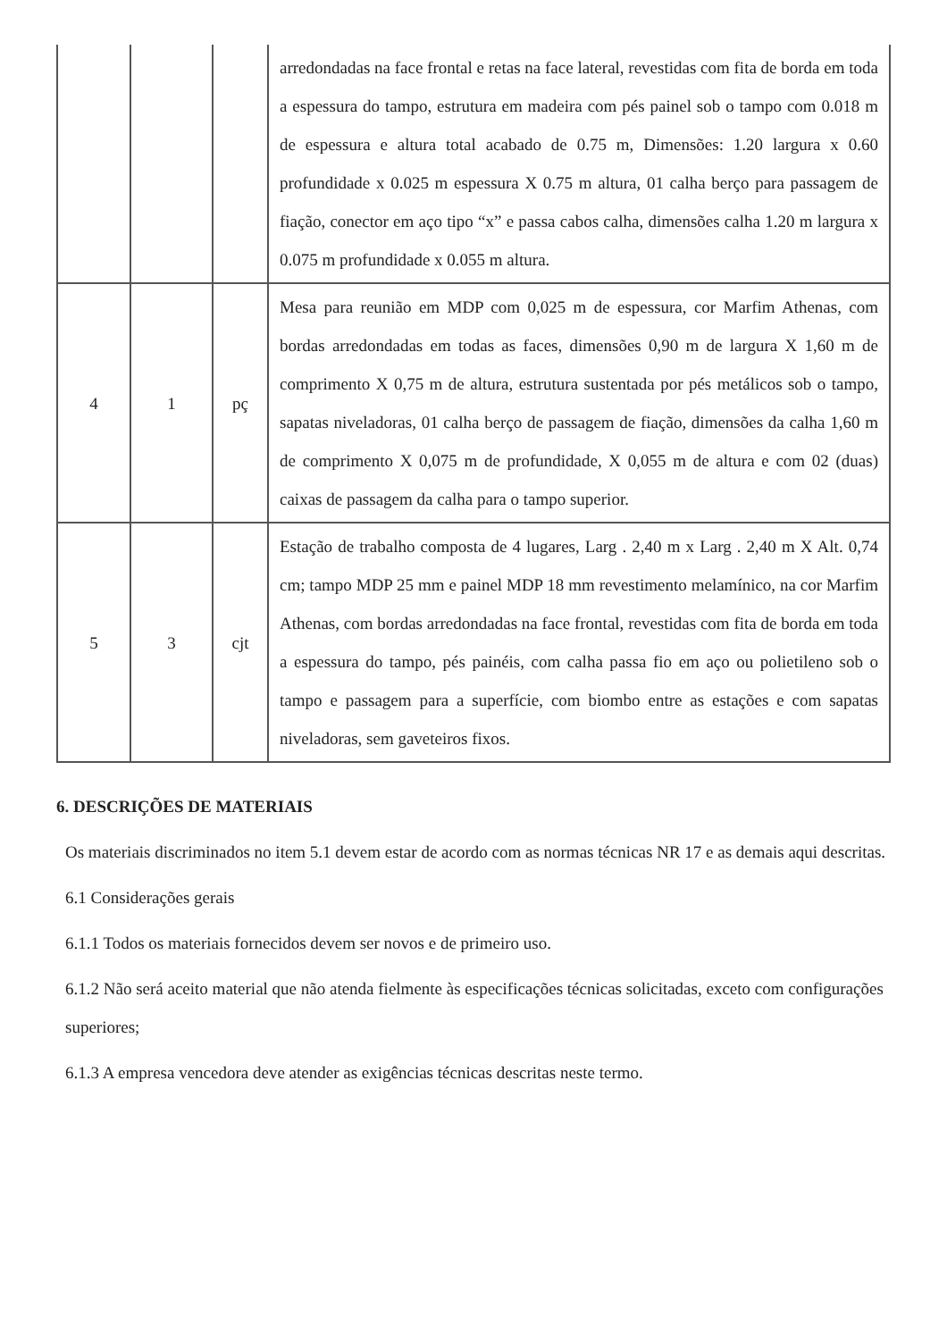| | | | arredondadas na face frontal e retas na face lateral, revestidas com fita de borda em toda a espessura do tampo, estrutura em madeira com pés painel sob o tampo com 0.018 m de espessura e altura total acabado de 0.75 m, Dimensões: 1.20 largura x 0.60 profundidade x 0.025 m espessura X 0.75 m altura, 01 calha berço para passagem de fiação, conector em aço tipo “x” e passa cabos calha, dimensões calha 1.20 m largura x 0.075 m profundidade x 0.055 m altura. |
| 4 | 1 | pç | Mesa para reunião em MDP com 0,025 m de espessura, cor Marfim Athenas, com bordas arredondadas em todas as faces, dimensões 0,90 m de largura X 1,60 m de comprimento X 0,75 m de altura, estrutura sustentada por pés metálicos sob o tampo, sapatas niveladoras, 01 calha berço de passagem de fiação, dimensões da calha 1,60 m de comprimento X 0,075 m de profundidade, X 0,055 m de altura e com 02 (duas) caixas de passagem da calha para o tampo superior. |
| 5 | 3 | cjt | Estação de trabalho composta de 4 lugares, Larg . 2,40 m x Larg . 2,40 m X Alt. 0,74 cm; tampo MDP 25 mm e painel MDP 18 mm revestimento melamínico, na cor Marfim Athenas, com bordas arredondadas na face frontal, revestidas com fita de borda em toda a espessura do tampo, pés painéis, com calha passa fio em aço ou polietileno sob o tampo e passagem para a superfície, com biombo entre as estações e com sapatas niveladoras, sem gaveteiros fixos. |
6. DESCRIÇÕES DE MATERIAIS
Os materiais discriminados no item 5.1 devem estar de acordo com as normas técnicas NR 17 e as demais aqui descritas.
6.1 Considerações gerais
6.1.1 Todos os materiais fornecidos devem ser novos e de primeiro uso.
6.1.2 Não será aceito material que não atenda fielmente às especificações técnicas solicitadas, exceto com configurações superiores;
6.1.3 A empresa vencedora deve atender as exigências técnicas descritas neste termo.